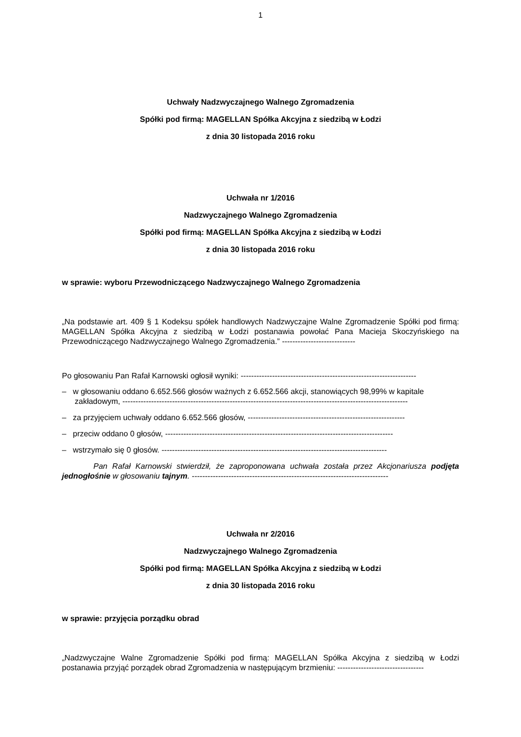1
Uchwały Nadzwyczajnego Walnego Zgromadzenia
Spółki pod firmą: MAGELLAN Spółka Akcyjna z siedzibą w Łodzi
z dnia 30 listopada 2016 roku
Uchwała nr 1/2016
Nadzwyczajnego Walnego Zgromadzenia
Spółki pod firmą: MAGELLAN Spółka Akcyjna z siedzibą w Łodzi
z dnia 30 listopada 2016 roku
w sprawie: wyboru Przewodniczącego Nadzwyczajnego Walnego Zgromadzenia
„Na podstawie art. 409 § 1 Kodeksu spółek handlowych Nadzwyczajne Walne Zgromadzenie Spółki pod firmą: MAGELLAN Spółka Akcyjna z siedzibą w Łodzi postanawia powołać Pana Macieja Skoczyńskiego na Przewodniczącego Nadzwyczajnego Walnego Zgromadzenia.” ----------------------------
Po głosowaniu Pan Rafał Karnowski ogłosił wyniki: -------------------------------------------------------------------
– w głosowaniu oddano 6.652.566 głosów ważnych z 6.652.566 akcji, stanowiących 98,99% w kapitale zakładowym, -------------------------------------------------------------------------------------------------------------
– za przyjęciem uchwały oddano 6.652.566 głosów, ------------------------------------------------------------
– przeciw oddano 0 głosów, ---------------------------------------------------------------------------------------
– wstrzymało się 0 głosów. --------------------------------------------------------------------------------------
Pan Rafał Karnowski stwierdził, że zaproponowana uchwała została przez Akcjonariusza podjęta jednogłośnie w głosowaniu tajnym. ---------------------------------------------------------------------------
Uchwała nr 2/2016
Nadzwyczajnego Walnego Zgromadzenia
Spółki pod firmą: MAGELLAN Spółka Akcyjna z siedzibą w Łodzi
z dnia 30 listopada 2016 roku
w sprawie: przyjęcia porządku obrad
„Nadzwyczajne Walne Zgromadzenie Spółki pod firmą: MAGELLAN Spółka Akcyjna z siedzibą w Łodzi postanawia przyjąć porządek obrad Zgromadzenia w następującym brzmieniu: ---------------------------------